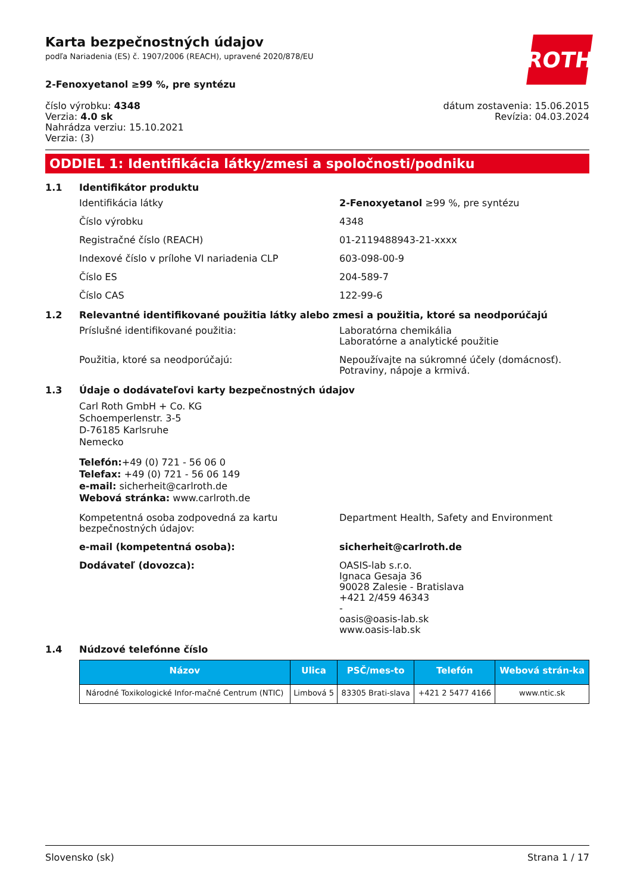ROTH
Karta bezpečnostných údajov
podľa Nariadenia (ES) č. 1907/2006 (REACH), upravené 2020/878/EU
2-Fenoxyetanol ≥99 %, pre syntézu
číslo výrobku: 4348
Verzia: 4.0 sk
Nahrádza verziu: 15.10.2021
Verzia: (3)
dátum zostavenia: 15.06.2015
Revízia: 04.03.2024
ODDIEL 1: Identifikácia látky/zmesi a spoločnosti/podniku
1.1 Identifikátor produktu
Identifikácia látky 2-Fenoxyetanol ≥99 %, pre syntézu
Číslo výrobku 4348
Registračné číslo (REACH) 01-2119488943-21-xxxx
Indexové číslo v prílohe VI nariadenia CLP 603-098-00-9
Číslo ES 204-589-7
Číslo CAS 122-99-6
1.2 Relevantné identifikované použitia látky alebo zmesi a použitia, ktoré sa neodporúčajú
Príslušné identifikované použitia: Laboratórna chemikália
Laboratórne a analytické použitie
Použitia, ktoré sa neodporúčajú: Nepoužívajte na súkromné účely (domácnosť).
Potraviny, nápoje a krmivá.
1.3 Údaje o dodávateľovi karty bezpečnostných údajov
Carl Roth GmbH + Co. KG
Schoemperlenstr. 3-5
D-76185 Karlsruhe
Nemecko
Telefón:+49 (0) 721 - 56 06 0
Telefax: +49 (0) 721 - 56 06 149
e-mail: sicherheit@carlroth.de
Webová stránka: www.carlroth.de
Kompetentná osoba zodpovedná za kartu bezpečnostných údajov:
Department Health, Safety and Environment
e-mail (kompetentná osoba): sicherheit@carlroth.de
Dodávateľ (dovozca): OASIS-lab s.r.o.
Ignaca Gesaja 36
90028 Zalesie - Bratislava
+421 2/459 46343
-
oasis@oasis-lab.sk
www.oasis-lab.sk
1.4 Núdzové telefónne číslo
| Názov | Ulica | PSČ/mes-to | Telefón | Webová strán-ka |
| --- | --- | --- | --- | --- |
| Národné Toxikologické Infor-mačné Centrum (NTIC) | Limbová 5 | 83305 Brati-slava | +421 2 5477 4166 | www.ntic.sk |
Slovensko (sk) Strana 1 / 17